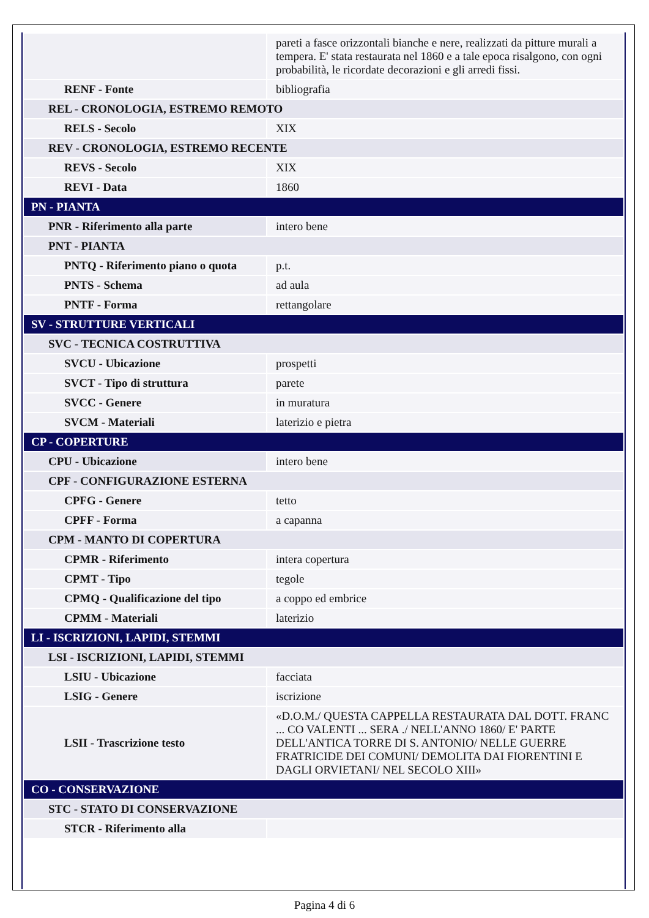| | pareti a fasce orizzontali bianche e nere, realizzati da pitture murali a tempera. E' stata restaurata nel 1860 e a tale epoca risalgono, con ogni probabilità, le ricordate decorazioni e gli arredi fissi. |
| RENF - Fonte | bibliografia |
| REL - CRONOLOGIA, ESTREMO REMOTO | |
| RELS - Secolo | XIX |
| REV - CRONOLOGIA, ESTREMO RECENTE | |
| REVS - Secolo | XIX |
| REVI - Data | 1860 |
| PN - PIANTA | |
| PNR - Riferimento alla parte | intero bene |
| PNT - PIANTA | |
| PNTQ - Riferimento piano o quota | p.t. |
| PNTS - Schema | ad aula |
| PNTF - Forma | rettangolare |
| SV - STRUTTURE VERTICALI | |
| SVC - TECNICA COSTRUTTIVA | |
| SVCU - Ubicazione | prospetti |
| SVCT - Tipo di struttura | parete |
| SVCC - Genere | in muratura |
| SVCM - Materiali | laterizio e pietra |
| CP - COPERTURE | |
| CPU - Ubicazione | intero bene |
| CPF - CONFIGURAZIONE ESTERNA | |
| CPFG - Genere | tetto |
| CPFF - Forma | a capanna |
| CPM - MANTO DI COPERTURA | |
| CPMR - Riferimento | intera copertura |
| CPMT - Tipo | tegole |
| CPMQ - Qualificazione del tipo | a coppo ed embrice |
| CPMM - Materiali | laterizio |
| LI - ISCRIZIONI, LAPIDI, STEMMI | |
| LSI - ISCRIZIONI, LAPIDI, STEMMI | |
| LSIU - Ubicazione | facciata |
| LSIG - Genere | iscrizione |
| LSII - Trascrizione testo | «D.O.M./ QUESTA CAPPELLA RESTAURATA DAL DOTT. FRANC ... CO VALENTI ... SERA ./ NELL'ANNO 1860/ E' PARTE DELL'ANTICA TORRE DI S. ANTONIO/ NELLE GUERRE FRATRICIDE DEI COMUNI/ DEMOLITA DAI FIORENTINI E DAGLI ORVIETANI/ NEL SECOLO XIII» |
| CO - CONSERVAZIONE | |
| STC - STATO DI CONSERVAZIONE | |
| STCR - Riferimento alla | |
Pagina 4 di 6